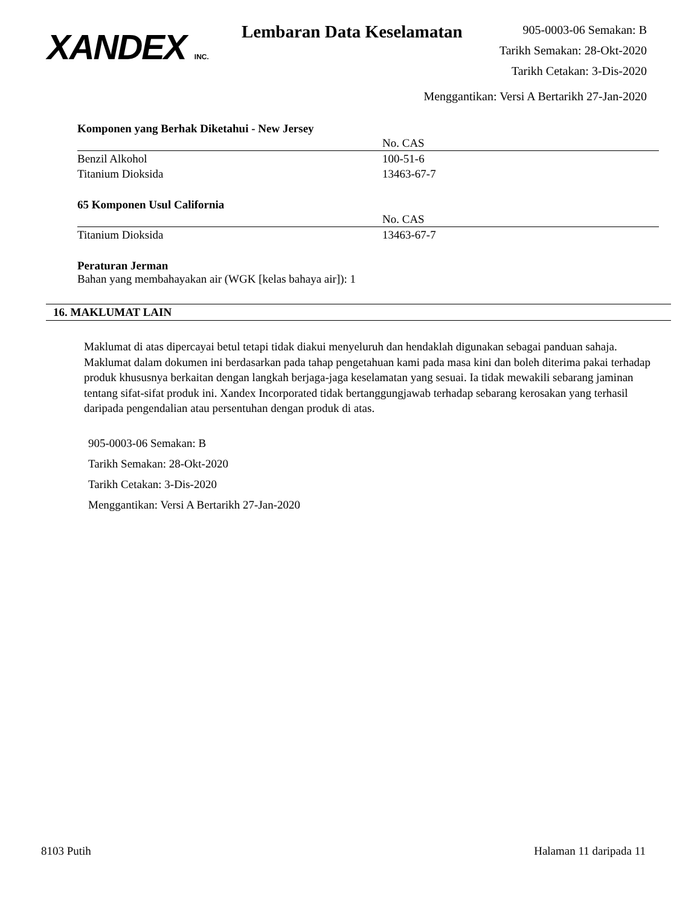XANDEX INC.
Lembaran Data Keselamatan
905-0003-06 Semakan: B
Tarikh Semakan: 28-Okt-2020
Tarikh Cetakan: 3-Dis-2020
Menggantikan: Versi A Bertarikh 27-Jan-2020
Komponen yang Berhak Diketahui - New Jersey
| | No. CAS |
| --- | --- |
| Benzil Alkohol | 100-51-6 |
| Titanium Dioksida | 13463-67-7 |
65 Komponen Usul California
| | No. CAS |
| --- | --- |
| Titanium Dioksida | 13463-67-7 |
Peraturan Jerman
Bahan yang membahayakan air (WGK [kelas bahaya air]): 1
16. MAKLUMAT LAIN
Maklumat di atas dipercayai betul tetapi tidak diakui menyeluruh dan hendaklah digunakan sebagai panduan sahaja. Maklumat dalam dokumen ini berdasarkan pada tahap pengetahuan kami pada masa kini dan boleh diterima pakai terhadap produk khususnya berkaitan dengan langkah berjaga-jaga keselamatan yang sesuai. Ia tidak mewakili sebarang jaminan tentang sifat-sifat produk ini. Xandex Incorporated tidak bertanggungjawab terhadap sebarang kerosakan yang terhasil daripada pengendalian atau persentuhan dengan produk di atas.
905-0003-06 Semakan: B
Tarikh Semakan: 28-Okt-2020
Tarikh Cetakan: 3-Dis-2020
Menggantikan: Versi A Bertarikh 27-Jan-2020
8103 Putih Halaman 11 daripada 11